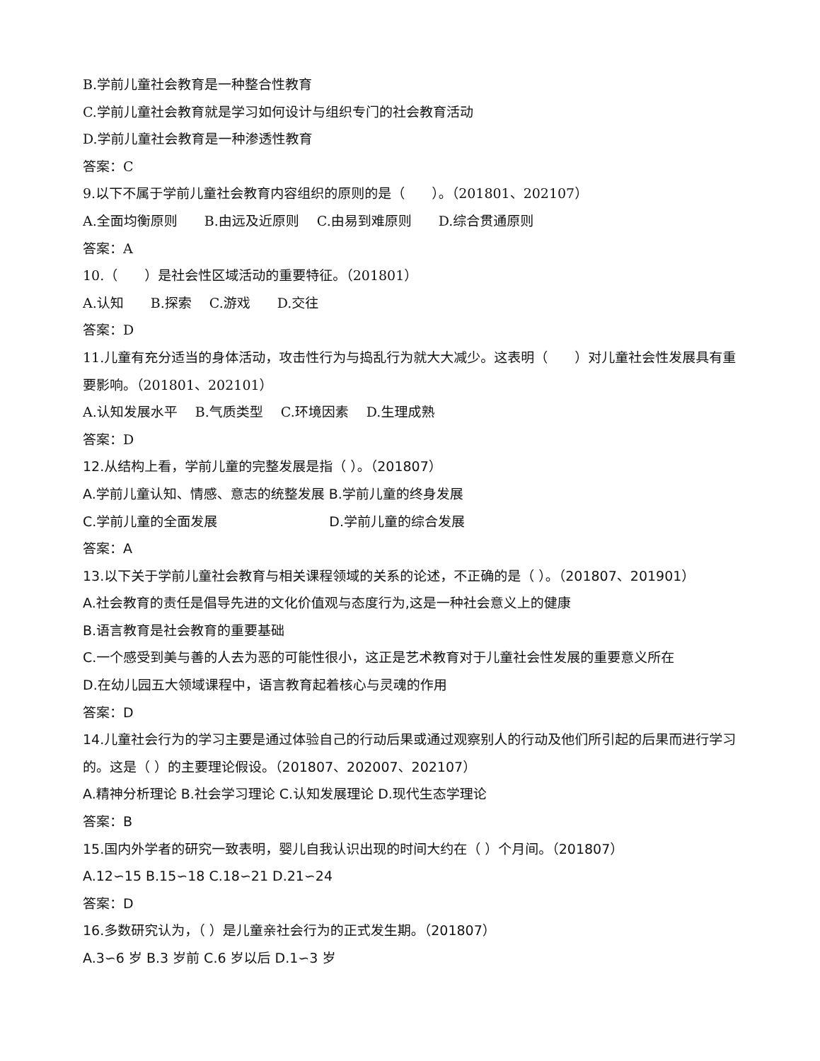B.学前儿童社会教育是一种整合性教育
C.学前儿童社会教育就是学习如何设计与组织专门的社会教育活动
D.学前儿童社会教育是一种渗透性教育
答案：C
9.以下不属于学前儿童社会教育内容组织的原则的是（　　）。（201801、202107）
A.全面均衡原则　　B.由远及近原则　 C.由易到难原则　　D.综合贯通原则
答案：A
10.（　　）是社会性区域活动的重要特征。（201801）
A.认知　　B.探索　 C.游戏　　D.交往
答案：D
11.儿童有充分适当的身体活动，攻击性行为与捣乱行为就大大减少。这表明（　　）对儿童社会性发展具有重要影响。（201801、202101）
A.认知发展水平　 B.气质类型　 C.环境因素　 D.生理成熟
答案：D
12.从结构上看，学前儿童的完整发展是指（ ）。（201807）
A.学前儿童认知、情感、意志的统整发展 B.学前儿童的终身发展
C.学前儿童的全面发展　　　　　　　　 D.学前儿童的综合发展
答案：A
13.以下关于学前儿童社会教育与相关课程领域的关系的论述，不正确的是（ ）。（201807、201901）
A.社会教育的责任是倡导先进的文化价值观与态度行为,这是一种社会意义上的健康
B.语言教育是社会教育的重要基础
C.一个感受到美与善的人去为恶的可能性很小，这正是艺术教育对于儿童社会性发展的重要意义所在
D.在幼儿园五大领域课程中，语言教育起着核心与灵魂的作用
答案：D
14.儿童社会行为的学习主要是通过体验自己的行动后果或通过观察别人的行动及他们所引起的后果而进行学习的。这是（ ）的主要理论假设。（201807、202007、202107）
A.精神分析理论 B.社会学习理论 C.认知发展理论 D.现代生态学理论
答案：B
15.国内外学者的研究一致表明，婴儿自我认识出现的时间大约在（ ）个月间。（201807）
A.12∽15 B.15∽18 C.18∽21 D.21∽24
答案：D
16.多数研究认为，（ ）是儿童亲社会行为的正式发生期。（201807）
A.3∽6 岁 B.3 岁前 C.6 岁以后 D.1∽3 岁